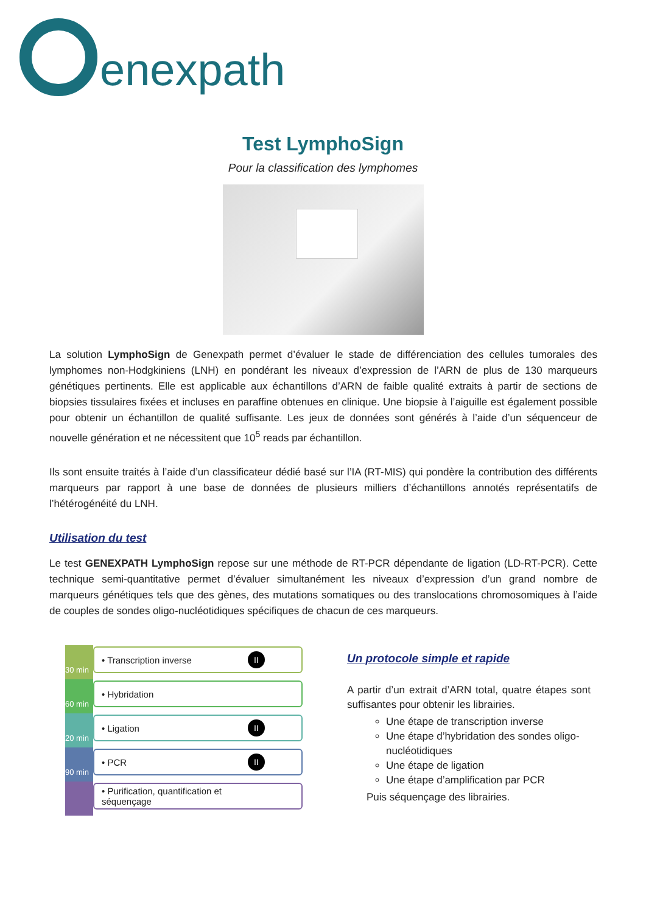enexpath
Test LymphoSign
Pour la classification des lymphomes
La solution LymphoSign de Genexpath permet d’évaluer le stade de différenciation des cellules tumorales des lymphomes non-Hodgkiniens (LNH) en pondérant les niveaux d’expression de l’ARN de plus de 130 marqueurs génétiques pertinents. Elle est applicable aux échantillons d’ARN de faible qualité extraits à partir de sections de biopsies tissulaires fixées et incluses en paraffine obtenues en clinique. Une biopsie à l’aiguille est également possible pour obtenir un échantillon de qualité suffisante. Les jeux de données sont générés à l’aide d’un séquenceur de nouvelle génération et ne nécessitent que 10<sup>5</sup> reads par échantillon.
Ils sont ensuite traités à l’aide d’un classificateur dédié basé sur l’IA (RT-MIS) qui pondère la contribution des différents marqueurs par rapport à une base de données de plusieurs milliers d’échantillons annotés représentatifs de l’hétérogénéité du LNH.
Utilisation du test
Le test GENEXPATH LymphoSign repose sur une méthode de RT-PCR dépendante de ligation (LD-RT-PCR). Cette technique semi-quantitative permet d’évaluer simultanément les niveaux d’expression d’un grand nombre de marqueurs génétiques tels que des gènes, des mutations somatiques ou des translocations chromosomiques à l’aide de couples de sondes oligo-nucléotidiques spécifiques de chacun de ces marqueurs.
30 min
• Transcription inverse II
60 min
• Hybridation
20 min
• Ligation II
90 min
• PCR II
• Purification, quantification et séquençage
Un protocole simple et rapide
A partir d’un extrait d’ARN total, quatre étapes sont suffisantes pour obtenir les librairies.
Une étape de transcription inverse
Une étape d’hybridation des sondes oligo-nucléotidiques
Une étape de ligation
Une étape d’amplification par PCR
Puis séquençage des librairies.